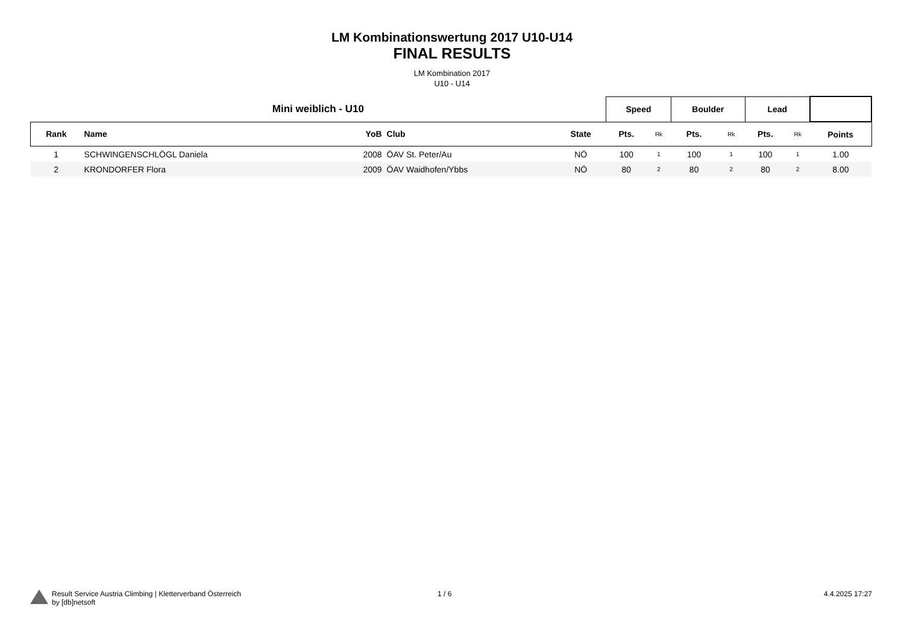LM Kombinationswertung 2017 U10-U14
FINAL RESULTS
LM Kombination 2017
U10 - U14
| Mini weiblich - U10 | | | | | Speed | | Boulder | | Lead | | |
| --- | --- | --- | --- | --- | --- | --- | --- | --- | --- | --- | --- |
| Rank | Name | YoB | Club | State | Pts. | Rk | Pts. | Rk | Pts. | Rk | Points |
| 1 | SCHWINGENSCHLÖGL Daniela | 2008 | ÖAV St. Peter/Au | NÖ | 100 | 1 | 100 | 1 | 100 | 1 | 1.00 |
| 2 | KRONDORFER Flora | 2009 | ÖAV Waidhofen/Ybbs | NÖ | 80 | 2 | 80 | 2 | 80 | 2 | 8.00 |
Result Service Austria Climbing | Kletterverband Österreich
by [db]netsoft
1 / 6 4.4.2025 17:27